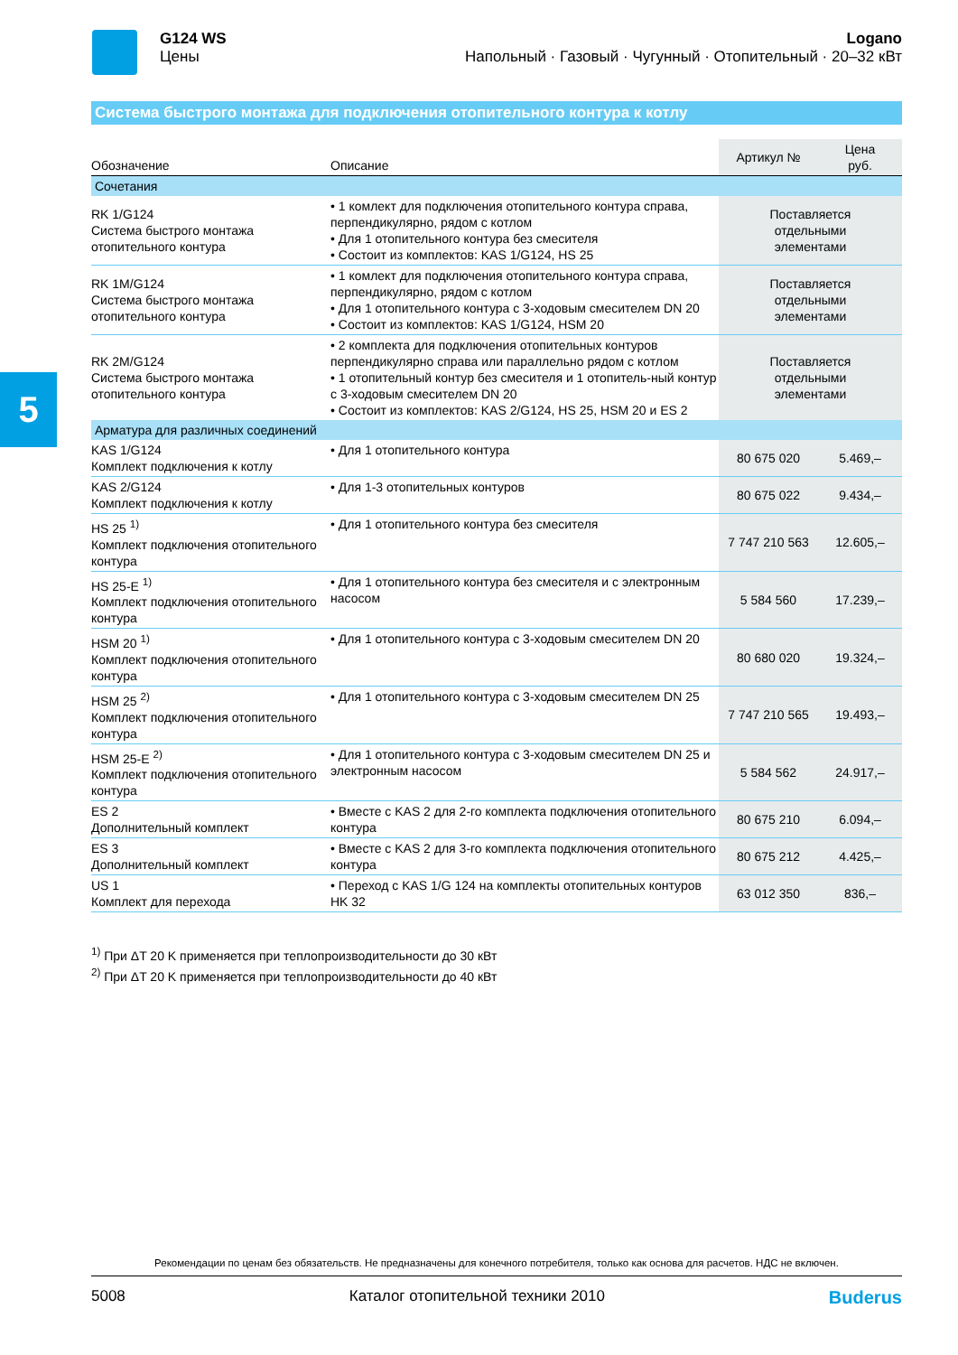G124 WS
Цены
Logano
Напольный · Газовый · Чугунный · Отопительный · 20–32 кВт
5
Система быстрого монтажа для подключения отопительного контура к котлу
| Обозначение | Описание | Артикул № | Цена руб. |
| --- | --- | --- | --- |
| Сочетания | | | |
| RK 1/G124 Система быстрого монтажа отопительного контура | • 1 комлект для подключения отопительного контура справа, перпендикулярно, рядом с котлом • Для 1 отопительного контура без смесителя • Состоит из комплектов: KAS 1/G124, HS 25 | Поставляется отдельными элементами | |
| RK 1M/G124 Система быстрого монтажа отопительного контура | • 1 комлект для подключения отопительного контура справа, перпендикулярно, рядом с котлом • Для 1 отопительного контура с 3-ходовым смесителем DN 20 • Состоит из комплектов: KAS 1/G124, HSM 20 | Поставляется отдельными элементами | |
| RK 2M/G124 Система быстрого монтажа отопительного контура | • 2 комплекта для подключения отопительных контуров перпендикулярно справа или параллельно рядом с котлом • 1 отопительный контур без смесителя и 1 отопитель-ный контур с 3-ходовым смесителем DN 20 • Состоит из комплектов: KAS 2/G124, HS 25, HSM 20 и ES 2 | Поставляется отдельными элементами | |
| Арматура для различных соединений | | | |
| KAS 1/G124 Комплект подключения к котлу | • Для 1 отопительного контура | 80 675 020 | 5.469,– |
| KAS 2/G124 Комплект подключения к котлу | • Для 1-3 отопительных контуров | 80 675 022 | 9.434,– |
| HS 25 <sup>1)</sup> Комплект подключения отопительного контура | • Для 1 отопительного контура без смесителя | 7 747 210 563 | 12.605,– |
| HS 25-E <sup>1)</sup> Комплект подключения отопительного контура | • Для 1 отопительного контура без смесителя и с электронным насосом | 5 584 560 | 17.239,– |
| HSM 20 <sup>1)</sup> Комплект подключения отопительного контура | • Для 1 отопительного контура с 3-ходовым смесителем DN 20 | 80 680 020 | 19.324,– |
| HSM 25 <sup>2)</sup> Комплект подключения отопительного контура | • Для 1 отопительного контура с 3-ходовым смесителем DN 25 | 7 747 210 565 | 19.493,– |
| HSM 25-E <sup>2)</sup> Комплект подключения отопительного контура | • Для 1 отопительного контура с 3-ходовым смесителем DN 25 и электронным насосом | 5 584 562 | 24.917,– |
| ES 2 Дополнительный комплект | • Вместе с KAS 2 для 2-го комплекта подключения отопительного контура | 80 675 210 | 6.094,– |
| ES 3 Дополнительный комплект | • Вместе с KAS 2 для 3-го комплекта подключения отопительного контура | 80 675 212 | 4.425,– |
| US 1 Комплект для перехода | • Переход с KAS 1/G 124 на комплекты отопительных контуров HK 32 | 63 012 350 | 836,– |
<sup>1)</sup> При ΔT 20 K применяется при теплопроизводительности до 30 кВт
<sup>2)</sup> При ΔT 20 K применяется при теплопроизводительности до 40 кВт
Рекомендации по ценам без обязательств. Не предназначены для конечного потребителя, только как основа для расчетов. НДС не включен.
5008 Каталог отопительной техники 2010 Buderus